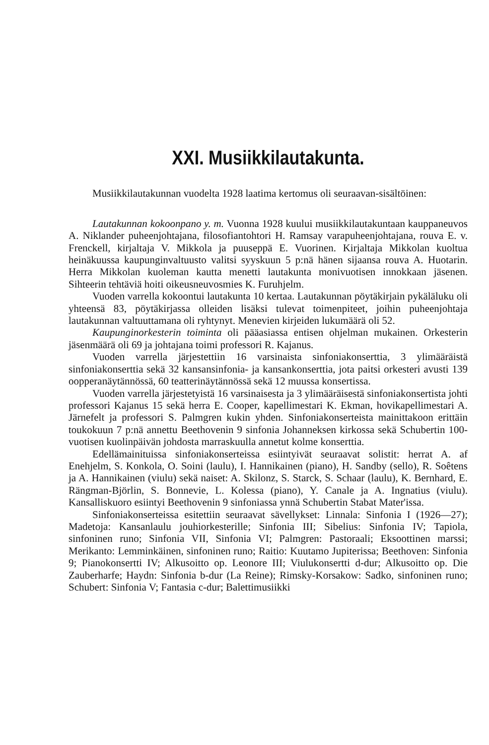XXI. Musiikkilautakunta.
Musiikkilautakunnan vuodelta 1928 laatima kertomus oli seuraavan-sisältöinen:
Lautakunnan kokoonpano y. m. Vuonna 1928 kuului musiikkilautakuntaan kauppaneuvos A. Niklander puheenjohtajana, filosofiantohtori H. Ramsay varapuheenjohtajana, rouva E. v. Frenckell, kirjaltaja V. Mikkola ja puuseppä E. Vuorinen. Kirjaltaja Mikkolan kuoltua heinäkuussa kaupunginvaltuusto valitsi syyskuun 5 p:nä hänen sijaansa rouva A. Huotarin. Herra Mikkolan kuoleman kautta menetti lautakunta monivuotisen innokkaan jäsenen. Sihteerin tehtäviä hoiti oikeusneuvosmies K. Furuhjelm.
Vuoden varrella kokoontui lautakunta 10 kertaa. Lautakunnan pöytäkirjain pykäläluku oli yhteensä 83, pöytäkirjassa olleiden lisäksi tulevat toimenpiteet, joihin puheenjohtaja lautakunnan valtuuttamana oli ryhtynyt. Menevien kirjeiden lukumäärä oli 52.
Kaupunginorkesterin toiminta oli pääasiassa entisen ohjelman mukainen. Orkesterin jäsenmäärä oli 69 ja johtajana toimi professori R. Kajanus.
Vuoden varrella järjestettiin 16 varsinaista sinfoniakonserttia, 3 ylimääräistä sinfoniakonserttia sekä 32 kansansinfonia- ja kansankonserttia, jota paitsi orkesteri avusti 139 oopperanäytännössä, 60 teatterinäytännössä sekä 12 muussa konsertissa.
Vuoden varrella järjestetyistä 16 varsinaisesta ja 3 ylimääräisestä sinfoniakonsertista johti professori Kajanus 15 sekä herra E. Cooper, kapellimestari K. Ekman, hovikapellimestari A. Järnefelt ja professori S. Palmgren kukin yhden. Sinfoniakonserteista mainittakoon erittäin toukokuun 7 p:nä annettu Beethovenin 9 sinfonia Johanneksen kirkossa sekä Schubertin 100-vuotisen kuolinpäivän johdosta marraskuulla annetut kolme konserttia.
Edellämainituissa sinfoniakonserteissa esiintyivät seuraavat solistit: herrat A. af Enehjelm, S. Konkola, O. Soini (laulu), I. Hannikainen (piano), H. Sandby (sello), R. Soêtens ja A. Hannikainen (viulu) sekä naiset: A. Skilonz, S. Starck, S. Schaar (laulu), K. Bernhard, E. Rängman-Björlin, S. Bonnevie, L. Kolessa (piano), Y. Canale ja A. Ingnatius (viulu). Kansalliskuoro esiintyi Beethovenin 9 sinfoniassa ynnä Schubertin Stabat Mater'issa.
Sinfoniakonserteissa esitettiin seuraavat sävellykset: Linnala: Sinfonia I (1926—27); Madetoja: Kansanlaulu jouhiorkesterille; Sinfonia III; Sibelius: Sinfonia IV; Tapiola, sinfoninen runo; Sinfonia VII, Sinfonia VI; Palmgren: Pastoraali; Eksoottinen marssi; Merikanto: Lemminkäinen, sinfoninen runo; Raitio: Kuutamo Jupiterissa; Beethoven: Sinfonia 9; Pianokonsertti IV; Alkusoitto op. Leonore III; Viulukonsertti d-dur; Alkusoitto op. Die Zauberharfe; Haydn: Sinfonia b-dur (La Reine); Rimsky-Korsakow: Sadko, sinfoninen runo; Schubert: Sinfonia V; Fantasia c-dur; Balettimusiikki